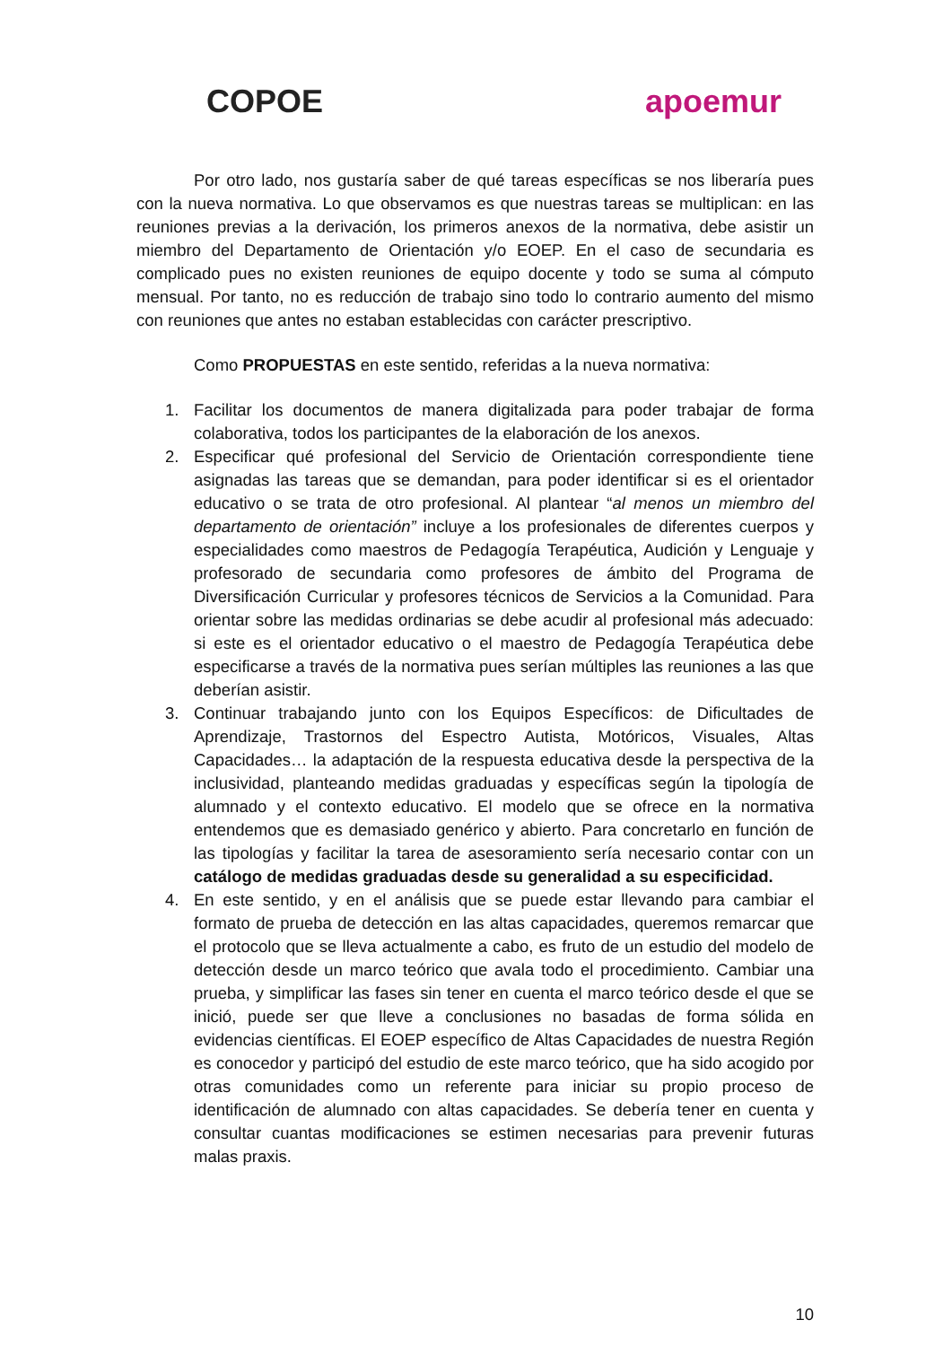COPOE apoemur
Por otro lado, nos gustaría saber de qué tareas específicas se nos liberaría pues con la nueva normativa. Lo que observamos es que nuestras tareas se multiplican: en las reuniones previas a la derivación, los primeros anexos de la normativa, debe asistir un miembro del Departamento de Orientación y/o EOEP. En el caso de secundaria es complicado pues no existen reuniones de equipo docente y todo se suma al cómputo mensual. Por tanto, no es reducción de trabajo sino todo lo contrario aumento del mismo con reuniones que antes no estaban establecidas con carácter prescriptivo.
Como PROPUESTAS en este sentido, referidas a la nueva normativa:
1. Facilitar los documentos de manera digitalizada para poder trabajar de forma colaborativa, todos los participantes de la elaboración de los anexos.
2. Especificar qué profesional del Servicio de Orientación correspondiente tiene asignadas las tareas que se demandan, para poder identificar si es el orientador educativo o se trata de otro profesional. Al plantear “al menos un miembro del departamento de orientación” incluye a los profesionales de diferentes cuerpos y especialidades como maestros de Pedagogía Terapéutica, Audición y Lenguaje y profesorado de secundaria como profesores de ámbito del Programa de Diversificación Curricular y profesores técnicos de Servicios a la Comunidad. Para orientar sobre las medidas ordinarias se debe acudir al profesional más adecuado: si este es el orientador educativo o el maestro de Pedagogía Terapéutica debe especificarse a través de la normativa pues serían múltiples las reuniones a las que deberían asistir.
3. Continuar trabajando junto con los Equipos Específicos: de Dificultades de Aprendizaje, Trastornos del Espectro Autista, Motóricos, Visuales, Altas Capacidades… la adaptación de la respuesta educativa desde la perspectiva de la inclusividad, planteando medidas graduadas y específicas según la tipología de alumnado y el contexto educativo. El modelo que se ofrece en la normativa entendemos que es demasiado genérico y abierto. Para concretarlo en función de las tipologías y facilitar la tarea de asesoramiento sería necesario contar con un catálogo de medidas graduadas desde su generalidad a su especificidad.
4. En este sentido, y en el análisis que se puede estar llevando para cambiar el formato de prueba de detección en las altas capacidades, queremos remarcar que el protocolo que se lleva actualmente a cabo, es fruto de un estudio del modelo de detección desde un marco teórico que avala todo el procedimiento. Cambiar una prueba, y simplificar las fases sin tener en cuenta el marco teórico desde el que se inició, puede ser que lleve a conclusiones no basadas de forma sólida en evidencias científicas. El EOEP específico de Altas Capacidades de nuestra Región es conocedor y participó del estudio de este marco teórico, que ha sido acogido por otras comunidades como un referente para iniciar su propio proceso de identificación de alumnado con altas capacidades. Se debería tener en cuenta y consultar cuantas modificaciones se estimen necesarias para prevenir futuras malas praxis.
10